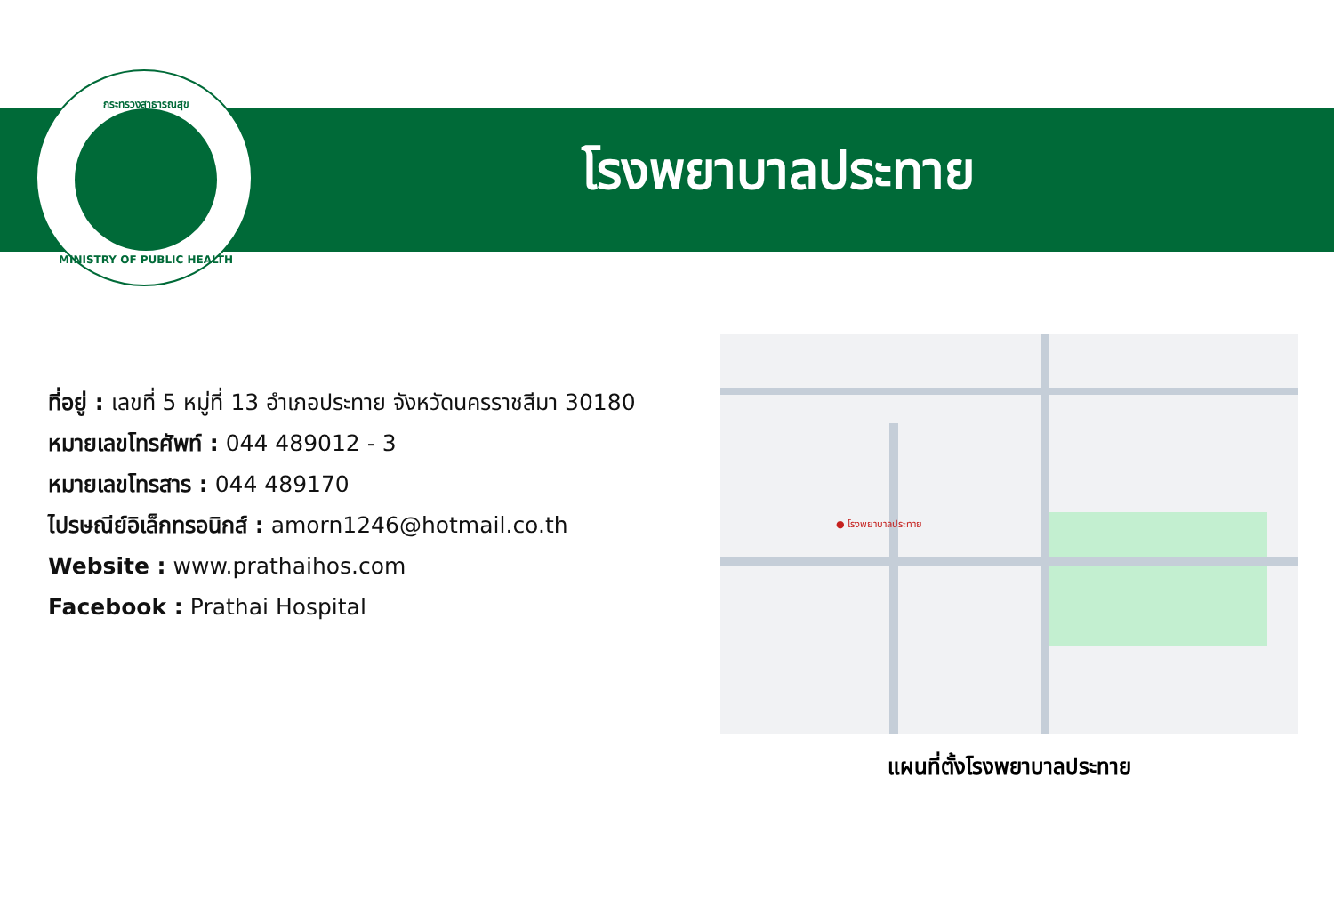กระทรวงสาธารณสุข
MINISTRY OF PUBLIC HEALTH
โรงพยาบาลประทาย
ที่อยู่ : เลขที่ 5 หมู่ที่ 13 อำเภอประทาย จังหวัดนครราชสีมา 30180
หมายเลขโทรศัพท์ : 044 489012 - 3
หมายเลขโทรสาร : 044 489170
ไปรษณีย์อิเล็กทรอนิกส์ : amorn1246@hotmail.co.th
Website : www.prathaihos.com
Facebook : Prathai Hospital
● โรงพยาบาลประทาย
แผนที่ตั้งโรงพยาบาลประทาย